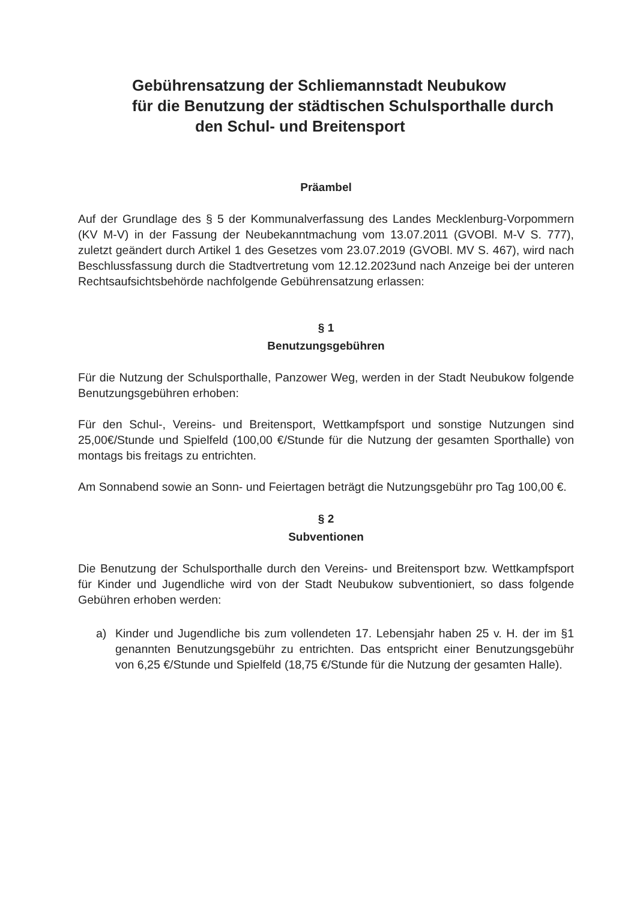Gebührensatzung der Schliemannstadt Neubukow
für die Benutzung der städtischen Schulsporthalle durch
den Schul- und Breitensport
Präambel
Auf der Grundlage des § 5 der Kommunalverfassung des Landes Mecklenburg-Vorpommern (KV M-V) in der Fassung der Neubekanntmachung vom 13.07.2011 (GVOBl. M-V S. 777), zuletzt geändert durch Artikel 1 des Gesetzes vom 23.07.2019 (GVOBl. MV S. 467), wird nach Beschlussfassung durch die Stadtvertretung vom 12.12.2023und nach Anzeige bei der unteren Rechtsaufsichtsbehörde nachfolgende Gebührensatzung erlassen:
§ 1
Benutzungsgebühren
Für die Nutzung der Schulsporthalle, Panzower Weg, werden in der Stadt Neubukow folgende Benutzungsgebühren erhoben:
Für den Schul-, Vereins- und Breitensport, Wettkampfsport und sonstige Nutzungen sind 25,00€/Stunde und Spielfeld (100,00 €/Stunde für die Nutzung der gesamten Sporthalle) von montags bis freitags zu entrichten.
Am Sonnabend sowie an Sonn- und Feiertagen beträgt die Nutzungsgebühr pro Tag 100,00 €.
§ 2
Subventionen
Die Benutzung der Schulsporthalle durch den Vereins- und Breitensport bzw. Wettkampfsport für Kinder und Jugendliche wird von der Stadt Neubukow subventioniert, so dass folgende Gebühren erhoben werden:
a) Kinder und Jugendliche bis zum vollendeten 17. Lebensjahr haben 25 v. H. der im §1 genannten Benutzungsgebühr zu entrichten. Das entspricht einer Benutzungsgebühr von 6,25 €/Stunde und Spielfeld (18,75 €/Stunde für die Nutzung der gesamten Halle).